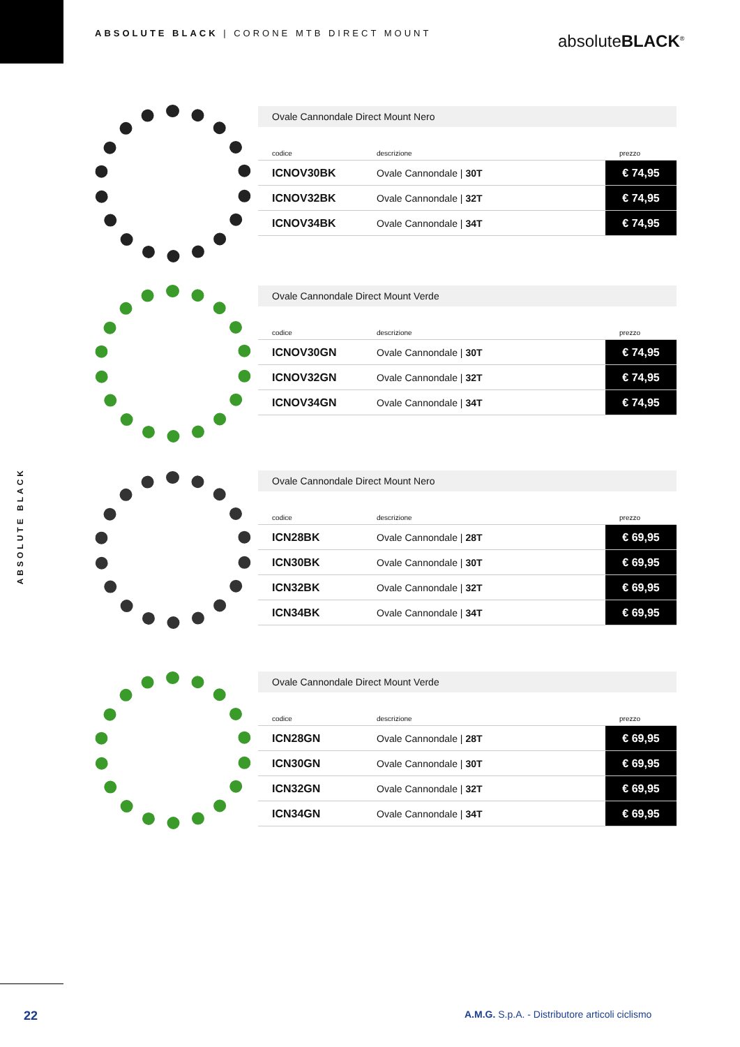ABSOLUTE BLACK | CORONE MTB DIRECT MOUNT
absoluteBLACK<sup>®</sup>
ABSOLUTE BLACK
Ovale Cannondale Direct Mount Nero
| codice | descrizione | prezzo |
| --- | --- | --- |
| ICNOV30BK | Ovale Cannondale / 30T | € 74,95 |
| ICNOV32BK | Ovale Cannondale / 32T | € 74,95 |
| ICNOV34BK | Ovale Cannondale / 34T | € 74,95 |
Ovale Cannondale Direct Mount Verde
| codice | descrizione | prezzo |
| --- | --- | --- |
| ICNOV30GN | Ovale Cannondale / 30T | € 74,95 |
| ICNOV32GN | Ovale Cannondale / 32T | € 74,95 |
| ICNOV34GN | Ovale Cannondale / 34T | € 74,95 |
Ovale Cannondale Direct Mount Nero
| codice | descrizione | prezzo |
| --- | --- | --- |
| ICN28BK | Ovale Cannondale / 28T | € 69,95 |
| ICN30BK | Ovale Cannondale / 30T | € 69,95 |
| ICN32BK | Ovale Cannondale / 32T | € 69,95 |
| ICN34BK | Ovale Cannondale / 34T | € 69,95 |
Ovale Cannondale Direct Mount Verde
| codice | descrizione | prezzo |
| --- | --- | --- |
| ICN28GN | Ovale Cannondale / 28T | € 69,95 |
| ICN30GN | Ovale Cannondale / 30T | € 69,95 |
| ICN32GN | Ovale Cannondale / 32T | € 69,95 |
| ICN34GN | Ovale Cannondale / 34T | € 69,95 |
22
A.M.G. S.p.A. - Distributore articoli ciclismo